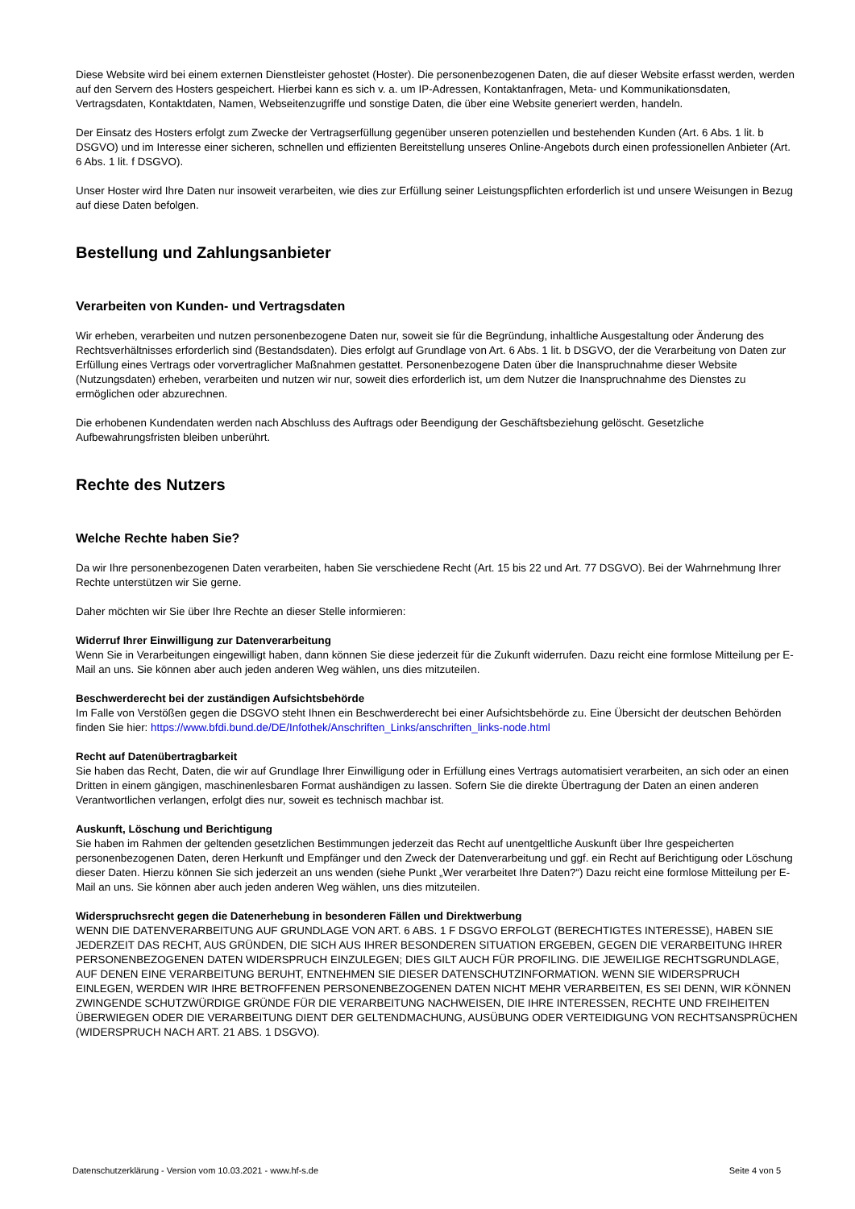Diese Website wird bei einem externen Dienstleister gehostet (Hoster). Die personenbezogenen Daten, die auf dieser Website erfasst werden, werden auf den Servern des Hosters gespeichert. Hierbei kann es sich v. a. um IP-Adressen, Kontaktanfragen, Meta- und Kommunikationsdaten, Vertragsdaten, Kontaktdaten, Namen, Webseitenzugriffe und sonstige Daten, die über eine Website generiert werden, handeln.
Der Einsatz des Hosters erfolgt zum Zwecke der Vertragserfüllung gegenüber unseren potenziellen und bestehenden Kunden (Art. 6 Abs. 1 lit. b DSGVO) und im Interesse einer sicheren, schnellen und effizienten Bereitstellung unseres Online-Angebots durch einen professionellen Anbieter (Art. 6 Abs. 1 lit. f DSGVO).
Unser Hoster wird Ihre Daten nur insoweit verarbeiten, wie dies zur Erfüllung seiner Leistungspflichten erforderlich ist und unsere Weisungen in Bezug auf diese Daten befolgen.
Bestellung und Zahlungsanbieter
Verarbeiten von Kunden- und Vertragsdaten
Wir erheben, verarbeiten und nutzen personenbezogene Daten nur, soweit sie für die Begründung, inhaltliche Ausgestaltung oder Änderung des Rechtsverhältnisses erforderlich sind (Bestandsdaten). Dies erfolgt auf Grundlage von Art. 6 Abs. 1 lit. b DSGVO, der die Verarbeitung von Daten zur Erfüllung eines Vertrags oder vorvertraglicher Maßnahmen gestattet. Personenbezogene Daten über die Inanspruchnahme dieser Website (Nutzungsdaten) erheben, verarbeiten und nutzen wir nur, soweit dies erforderlich ist, um dem Nutzer die Inanspruchnahme des Dienstes zu ermöglichen oder abzurechnen.
Die erhobenen Kundendaten werden nach Abschluss des Auftrags oder Beendigung der Geschäftsbeziehung gelöscht. Gesetzliche Aufbewahrungsfristen bleiben unberührt.
Rechte des Nutzers
Welche Rechte haben Sie?
Da wir Ihre personenbezogenen Daten verarbeiten, haben Sie verschiedene Recht (Art. 15 bis 22 und Art. 77 DSGVO). Bei der Wahrnehmung Ihrer Rechte unterstützen wir Sie gerne.
Daher möchten wir Sie über Ihre Rechte an dieser Stelle informieren:
Widerruf Ihrer Einwilligung zur Datenverarbeitung
Wenn Sie in Verarbeitungen eingewilligt haben, dann können Sie diese jederzeit für die Zukunft widerrufen. Dazu reicht eine formlose Mitteilung per E-Mail an uns. Sie können aber auch jeden anderen Weg wählen, uns dies mitzuteilen.
Beschwerderecht bei der zuständigen Aufsichtsbehörde
Im Falle von Verstößen gegen die DSGVO steht Ihnen ein Beschwerderecht bei einer Aufsichtsbehörde zu. Eine Übersicht der deutschen Behörden finden Sie hier: https://www.bfdi.bund.de/DE/Infothek/Anschriften_Links/anschriften_links-node.html
Recht auf Datenübertragbarkeit
Sie haben das Recht, Daten, die wir auf Grundlage Ihrer Einwilligung oder in Erfüllung eines Vertrags automatisiert verarbeiten, an sich oder an einen Dritten in einem gängigen, maschinenlesbaren Format aushändigen zu lassen. Sofern Sie die direkte Übertragung der Daten an einen anderen Verantwortlichen verlangen, erfolgt dies nur, soweit es technisch machbar ist.
Auskunft, Löschung und Berichtigung
Sie haben im Rahmen der geltenden gesetzlichen Bestimmungen jederzeit das Recht auf unentgeltliche Auskunft über Ihre gespeicherten personenbezogenen Daten, deren Herkunft und Empfänger und den Zweck der Datenverarbeitung und ggf. ein Recht auf Berichtigung oder Löschung dieser Daten. Hierzu können Sie sich jederzeit an uns wenden (siehe Punkt „Wer verarbeitet Ihre Daten?“) Dazu reicht eine formlose Mitteilung per E-Mail an uns. Sie können aber auch jeden anderen Weg wählen, uns dies mitzuteilen.
Widerspruchsrecht gegen die Datenerhebung in besonderen Fällen und Direktwerbung
WENN DIE DATENVERARBEITUNG AUF GRUNDLAGE VON ART. 6 ABS. 1 F DSGVO ERFOLGT (BERECHTIGTES INTERESSE), HABEN SIE JEDERZEIT DAS RECHT, AUS GRÜNDEN, DIE SICH AUS IHRER BESONDEREN SITUATION ERGEBEN, GEGEN DIE VERARBEITUNG IHRER PERSONENBEZOGENEN DATEN WIDERSPRUCH EINZULEGEN; DIES GILT AUCH FÜR PROFILING. DIE JEWEILIGE RECHTSGRUNDLAGE, AUF DENEN EINE VERARBEITUNG BERUHT, ENTNEHMEN SIE DIESER DATENSCHUTZINFORMATION. WENN SIE WIDERSPRUCH EINLEGEN, WERDEN WIR IHRE BETROFFENEN PERSONENBEZOGENEN DATEN NICHT MEHR VERARBEITEN, ES SEI DENN, WIR KÖNNEN ZWINGENDE SCHUTZWÜRDIGE GRÜNDE FÜR DIE VERARBEITUNG NACHWEISEN, DIE IHRE INTERESSEN, RECHTE UND FREIHEITEN ÜBERWIEGEN ODER DIE VERARBEITUNG DIENT DER GELTENDMACHUNG, AUSÜBUNG ODER VERTEIDIGUNG VON RECHTSANSPRÜCHEN (WIDERSPRUCH NACH ART. 21 ABS. 1 DSGVO).
Datenschutzerklärung - Version vom 10.03.2021 - www.hf-s.de Seite 4 von 5